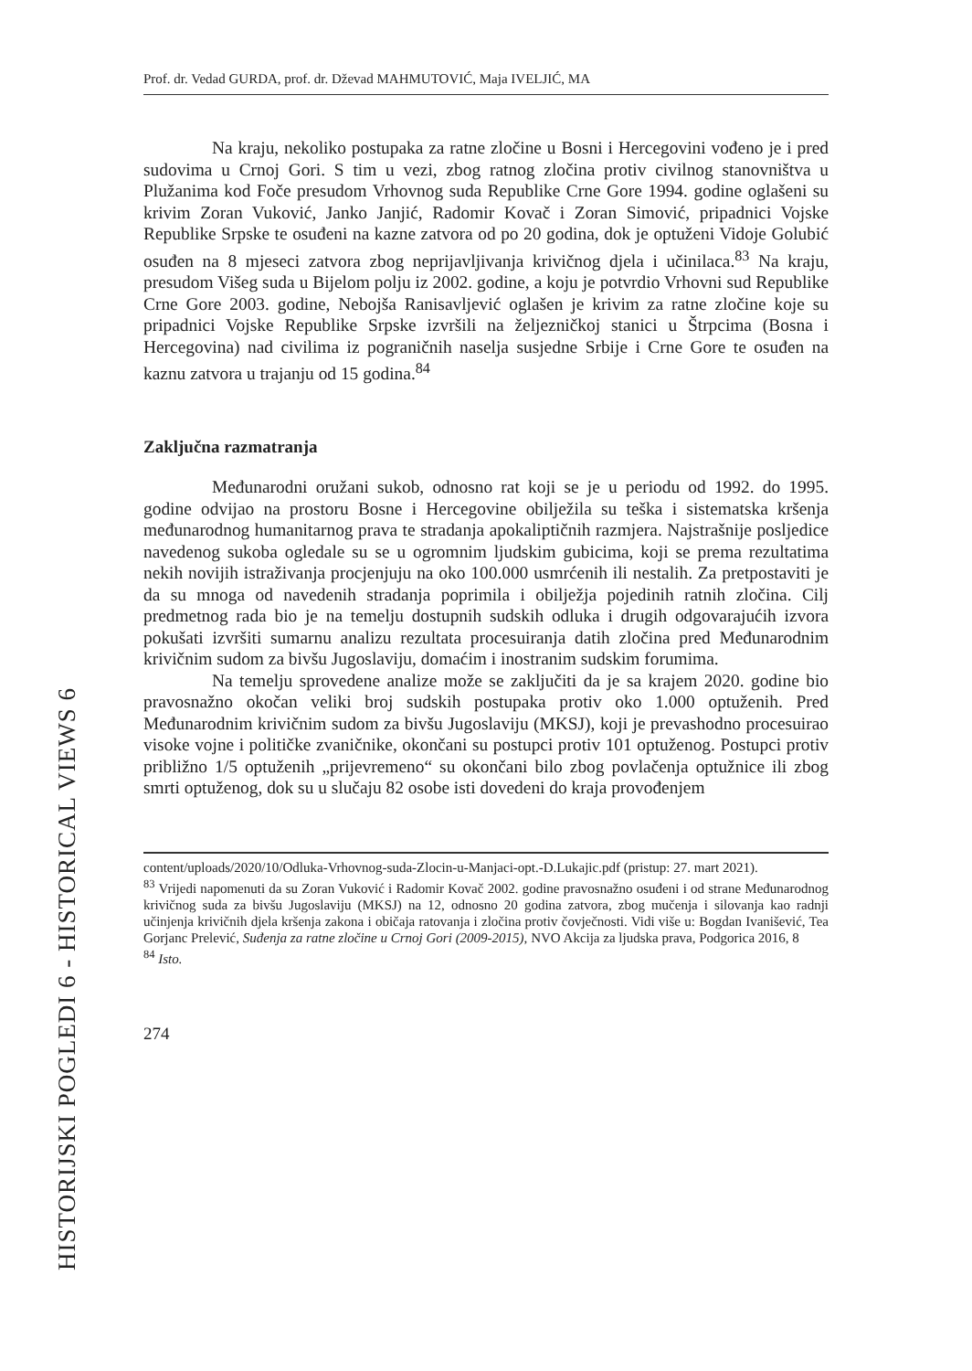HISTORIJSKI POGLEDI 6 - HISTORICAL VIEWS 6
Prof. dr. Vedad GURDA, prof. dr. Dževad MAHMUTOVIĆ, Maja IVELJIĆ, MA
Na kraju, nekoliko postupaka za ratne zločine u Bosni i Hercegovini vođeno je i pred sudovima u Crnoj Gori. S tim u vezi, zbog ratnog zločina protiv civilnog stanovništva u Plužanima kod Foče presudom Vrhovnog suda Republike Crne Gore 1994. godine oglašeni su krivim Zoran Vuković, Janko Janjić, Radomir Kovač i Zoran Simović, pripadnici Vojske Republike Srpske te osuđeni na kazne zatvora od po 20 godina, dok je optuženi Vidoje Golubić osuđen na 8 mjeseci zatvora zbog neprijavljivanja krivičnog djela i učinilaca.<sup>83</sup> Na kraju, presudom Višeg suda u Bijelom polju iz 2002. godine, a koju je potvrdio Vrhovni sud Republike Crne Gore 2003. godine, Nebojša Ranisavljević oglašen je krivim za ratne zločine koje su pripadnici Vojske Republike Srpske izvršili na željezničkoj stanici u Štrpcima (Bosna i Hercegovina) nad civilima iz pograničnih naselja susjedne Srbije i Crne Gore te osuđen na kaznu zatvora u trajanju od 15 godina.<sup>84</sup>
Zaključna razmatranja
Međunarodni oružani sukob, odnosno rat koji se je u periodu od 1992. do 1995. godine odvijao na prostoru Bosne i Hercegovine obilježila su teška i sistematska kršenja međunarodnog humanitarnog prava te stradanja apokaliptičnih razmjera. Najstrašnije posljedice navedenog sukoba ogledale su se u ogromnim ljudskim gubicima, koji se prema rezultatima nekih novijih istraživanja procjenjuju na oko 100.000 usmrćenih ili nestalih. Za pretpostaviti je da su mnoga od navedenih stradanja poprimila i obilježja pojedinih ratnih zločina. Cilj predmetnog rada bio je na temelju dostupnih sudskih odluka i drugih odgovarajućih izvora pokušati izvršiti sumarnu analizu rezultata procesuiranja datih zločina pred Međunarodnim krivičnim sudom za bivšu Jugoslaviju, domaćim i inostranim sudskim forumima.
Na temelju sprovedene analize može se zaključiti da je sa krajem 2020. godine bio pravosnažno okočan veliki broj sudskih postupaka protiv oko 1.000 optuženih. Pred Međunarodnim krivičnim sudom za bivšu Jugoslaviju (MKSJ), koji je prevashodno procesuirao visoke vojne i političke zvaničnike, okončani su postupci protiv 101 optuženog. Postupci protiv približno 1/5 optuženih „prijevremeno“ su okončani bilo zbog povlačenja optužnice ili zbog smrti optuženog, dok su u slučaju 82 osobe isti dovedeni do kraja provođenjem
content/uploads/2020/10/Odluka-Vrhovnog-suda-Zlocin-u-Manjaci-opt.-D.Lukajic.pdf (pristup: 27. mart 2021).
<sup>83</sup> Vrijedi napomenuti da su Zoran Vuković i Radomir Kovač 2002. godine pravosnažno osuđeni i od strane Međunarodnog krivičnog suda za bivšu Jugoslaviju (MKSJ) na 12, odnosno 20 godina zatvora, zbog mučenja i silovanja kao radnji učinjenja krivičnih djela kršenja zakona i običaja ratovanja i zločina protiv čovječnosti. Vidi više u: Bogdan Ivanišević, Tea Gorjanc Prelević, Suđenja za ratne zločine u Crnoj Gori (2009-2015), NVO Akcija za ljudska prava, Podgorica 2016, 8
<sup>84</sup> Isto.
274